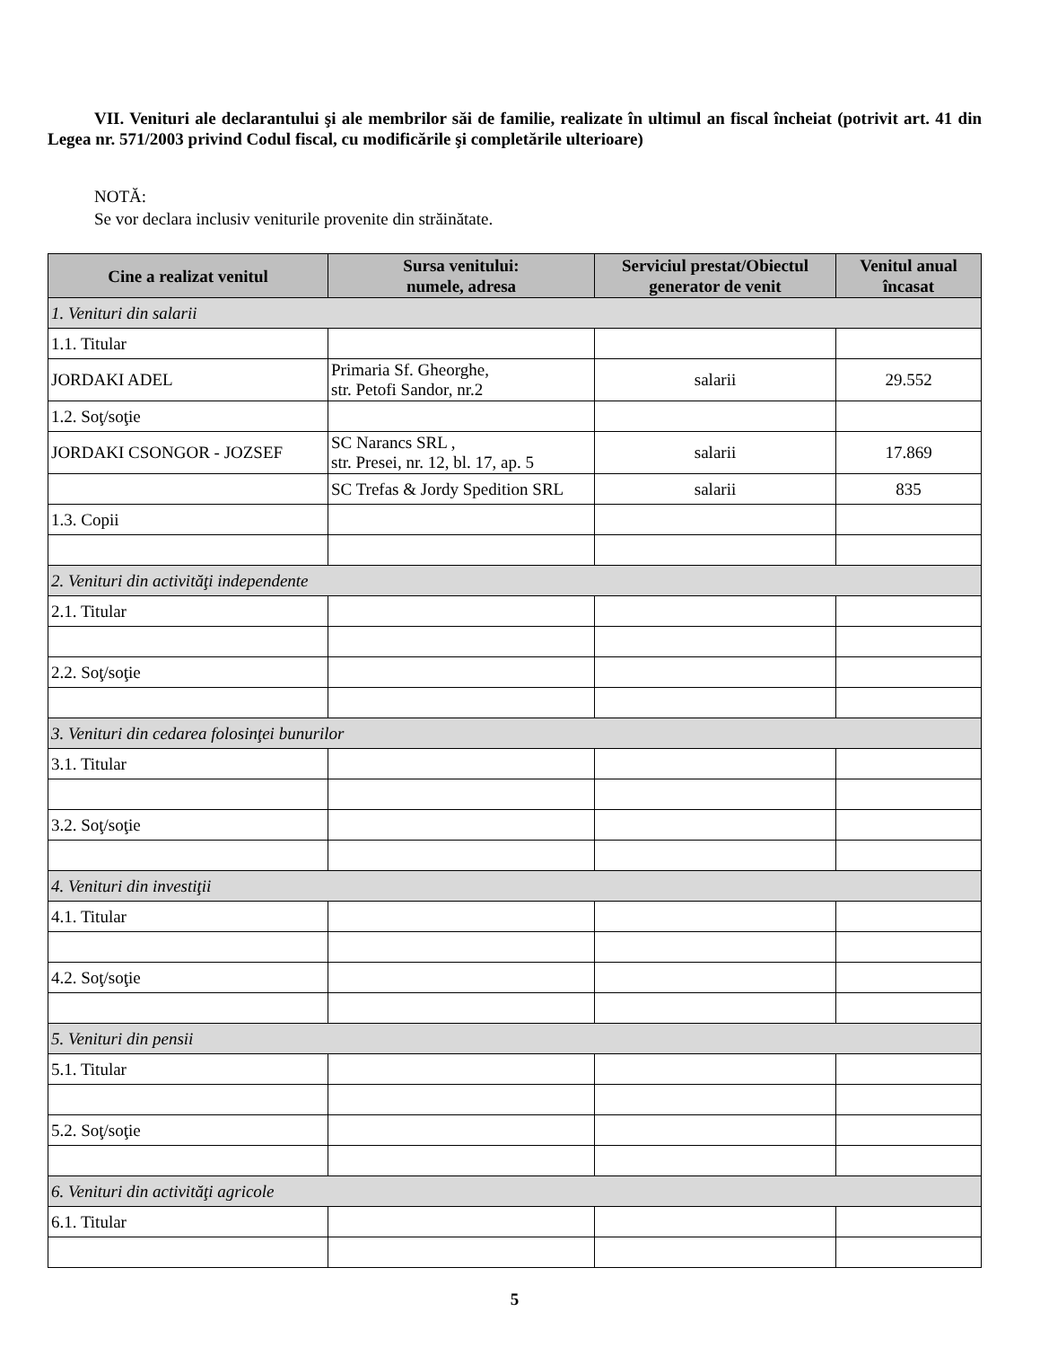VII. Venituri ale declarantului şi ale membrilor săi de familie, realizate în ultimul an fiscal încheiat (potrivit art. 41 din Legea nr. 571/2003 privind Codul fiscal, cu modificările şi completările ulterioare)
NOTĂ:
Se vor declara inclusiv veniturile provenite din străinătate.
| Cine a realizat venitul | Sursa venitului: numele, adresa | Serviciul prestat/Obiectul generator de venit | Venitul anual încasat |
| --- | --- | --- | --- |
| 1. Venituri din salarii | | | |
| 1.1. Titular | | | |
| JORDAKI ADEL | Primaria Sf. Gheorghe, str. Petofi Sandor, nr.2 | salarii | 29.552 |
| 1.2. Soţ/soţie | | | |
| JORDAKI CSONGOR - JOZSEF | SC Narancs SRL , str. Presei, nr. 12, bl. 17, ap. 5 | salarii | 17.869 |
| | SC Trefas & Jordy Spedition SRL | salarii | 835 |
| 1.3. Copii | | | |
| 2. Venituri din activităţi independente | | | |
| 2.1. Titular | | | |
| 2.2. Soţ/soţie | | | |
| 3. Venituri din cedarea folosinţei bunurilor | | | |
| 3.1. Titular | | | |
| 3.2. Soţ/soţie | | | |
| 4. Venituri din investiţii | | | |
| 4.1. Titular | | | |
| 4.2. Soţ/soţie | | | |
| 5. Venituri din pensii | | | |
| 5.1. Titular | | | |
| 5.2. Soţ/soţie | | | |
| 6. Venituri din activităţi agricole | | | |
| 6.1. Titular | | | |
5